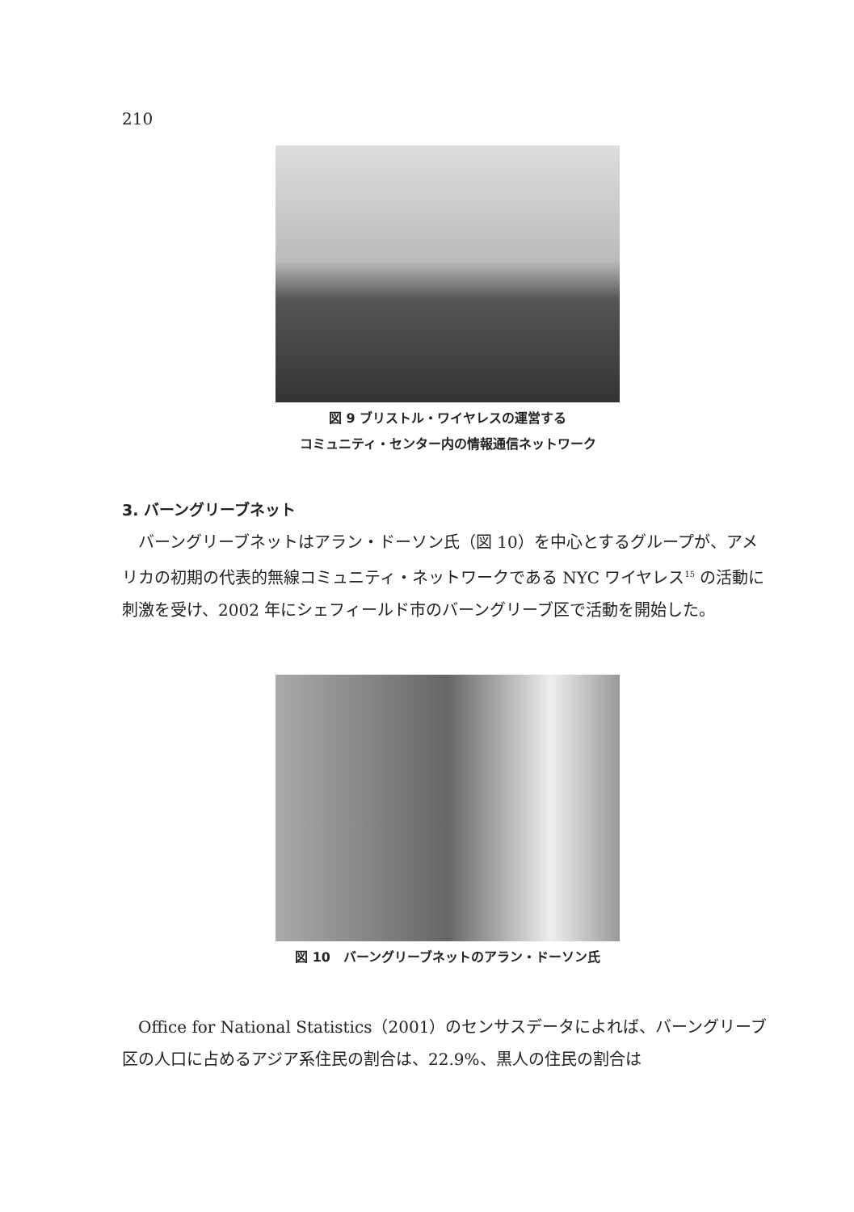210
図 9 ブリストル・ワイヤレスの運営する
コミュニティ・センター内の情報通信ネットワーク
3. バーングリーブネット
バーングリーブネットはアラン・ドーソン氏（図 10）を中心とするグループが、アメリカの初期の代表的無線コミュニティ・ネットワークである NYC ワイヤレス<sup>15</sup> の活動に刺激を受け、2002 年にシェフィールド市のバーングリーブ区で活動を開始した。
図 10　バーングリーブネットのアラン・ドーソン氏
Office for National Statistics（2001）のセンサスデータによれば、バーングリーブ区の人口に占めるアジア系住民の割合は、22.9%、黒人の住民の割合は